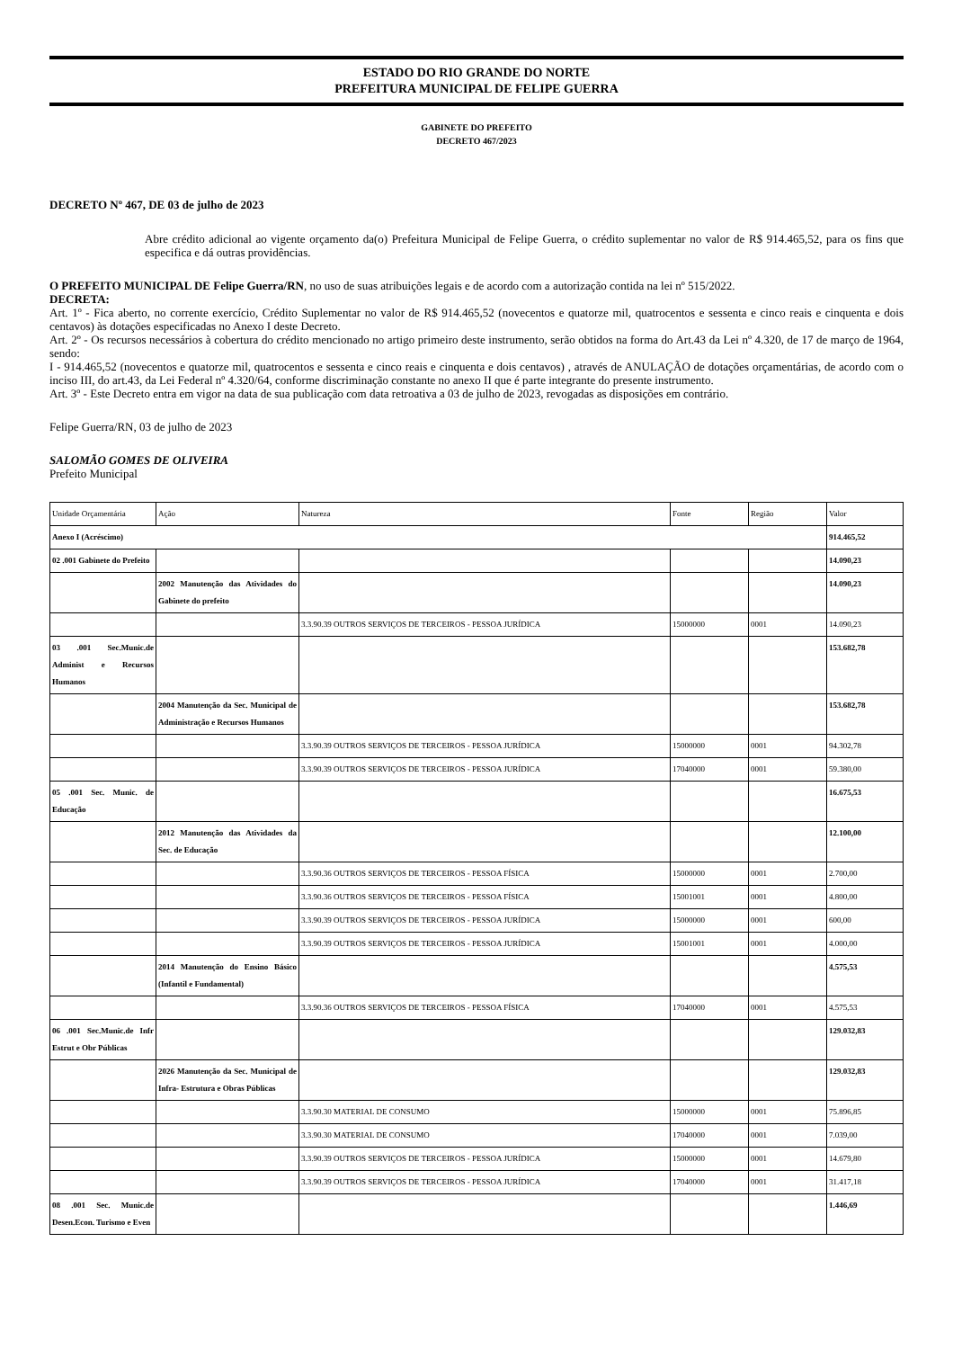ESTADO DO RIO GRANDE DO NORTE
PREFEITURA MUNICIPAL DE FELIPE GUERRA
GABINETE DO PREFEITO
DECRETO 467/2023
DECRETO Nº 467, DE 03 de julho de 2023
Abre crédito adicional ao vigente orçamento da(o) Prefeitura Municipal de Felipe Guerra, o crédito suplementar no valor de R$ 914.465,52, para os fins que especifica e dá outras providências.
O PREFEITO MUNICIPAL DE Felipe Guerra/RN, no uso de suas atribuições legais e de acordo com a autorização contida na lei nº 515/2022.
DECRETA:
Art. 1º - Fica aberto, no corrente exercício, Crédito Suplementar no valor de R$ 914.465,52 (novecentos e quatorze mil, quatrocentos e sessenta e cinco reais e cinquenta e dois centavos) às dotações especificadas no Anexo I deste Decreto.
Art. 2º - Os recursos necessários à cobertura do crédito mencionado no artigo primeiro deste instrumento, serão obtidos na forma do Art.43 da Lei nº 4.320, de 17 de março de 1964, sendo:
I - 914.465,52 (novecentos e quatorze mil, quatrocentos e sessenta e cinco reais e cinquenta e dois centavos) , através de ANULAÇÃO de dotações orçamentárias, de acordo com o inciso III, do art.43, da Lei Federal nº 4.320/64, conforme discriminação constante no anexo II que é parte integrante do presente instrumento.
Art. 3º - Este Decreto entra em vigor na data de sua publicação com data retroativa a 03 de julho de 2023, revogadas as disposições em contrário.
Felipe Guerra/RN, 03 de julho de 2023
SALOMÃO GOMES DE OLIVEIRA
Prefeito Municipal
| Unidade Orçamentária | Ação | Natureza | Fonte | Região | Valor |
| Anexo I (Acréscimo) | | | | | 914.465,52 |
| 02 .001 Gabinete do Prefeito | | | | | 14.090,23 |
| | 2002 Manutenção das Atividades do Gabinete do prefeito | | | | 14.090,23 |
| | | 3.3.90.39 OUTROS SERVIÇOS DE TERCEIROS - PESSOA JURÍDICA | 15000000 | 0001 | 14.090,23 |
| 03 .001 Sec.Munic.de Administ e Recursos Humanos | | | | | 153.682,78 |
| | 2004 Manutenção da Sec. Municipal de Administração e Recursos Humanos | | | | 153.682,78 |
| | | 3.3.90.39 OUTROS SERVIÇOS DE TERCEIROS - PESSOA JURÍDICA | 15000000 | 0001 | 94.302,78 |
| | | 3.3.90.39 OUTROS SERVIÇOS DE TERCEIROS - PESSOA JURÍDICA | 17040000 | 0001 | 59.380,00 |
| 05 .001 Sec. Munic. de Educação | | | | | 16.675,53 |
| | 2012 Manutenção das Atividades da Sec. de Educação | | | | 12.100,00 |
| | | 3.3.90.36 OUTROS SERVIÇOS DE TERCEIROS - PESSOA FÍSICA | 15000000 | 0001 | 2.700,00 |
| | | 3.3.90.36 OUTROS SERVIÇOS DE TERCEIROS - PESSOA FÍSICA | 15001001 | 0001 | 4.800,00 |
| | | 3.3.90.39 OUTROS SERVIÇOS DE TERCEIROS - PESSOA JURÍDICA | 15000000 | 0001 | 600,00 |
| | | 3.3.90.39 OUTROS SERVIÇOS DE TERCEIROS - PESSOA JURÍDICA | 15001001 | 0001 | 4.000,00 |
| | 2014 Manutenção do Ensino Básico (Infantil e Fundamental) | | | | 4.575,53 |
| | | 3.3.90.36 OUTROS SERVIÇOS DE TERCEIROS - PESSOA FÍSICA | 17040000 | 0001 | 4.575,53 |
| 06 .001 Sec.Munic.de Infr Estrut e Obr Públicas | | | | | 129.032,83 |
| | 2026 Manutenção da Sec. Municipal de Infra- Estrutura e Obras Públicas | | | | 129.032,83 |
| | | 3.3.90.30 MATERIAL DE CONSUMO | 15000000 | 0001 | 75.896,85 |
| | | 3.3.90.30 MATERIAL DE CONSUMO | 17040000 | 0001 | 7.039,00 |
| | | 3.3.90.39 OUTROS SERVIÇOS DE TERCEIROS - PESSOA JURÍDICA | 15000000 | 0001 | 14.679,80 |
| | | 3.3.90.39 OUTROS SERVIÇOS DE TERCEIROS - PESSOA JURÍDICA | 17040000 | 0001 | 31.417,18 |
| 08 .001 Sec. Munic.de Desen.Econ. Turismo e Even | | | | | 1.446,69 |